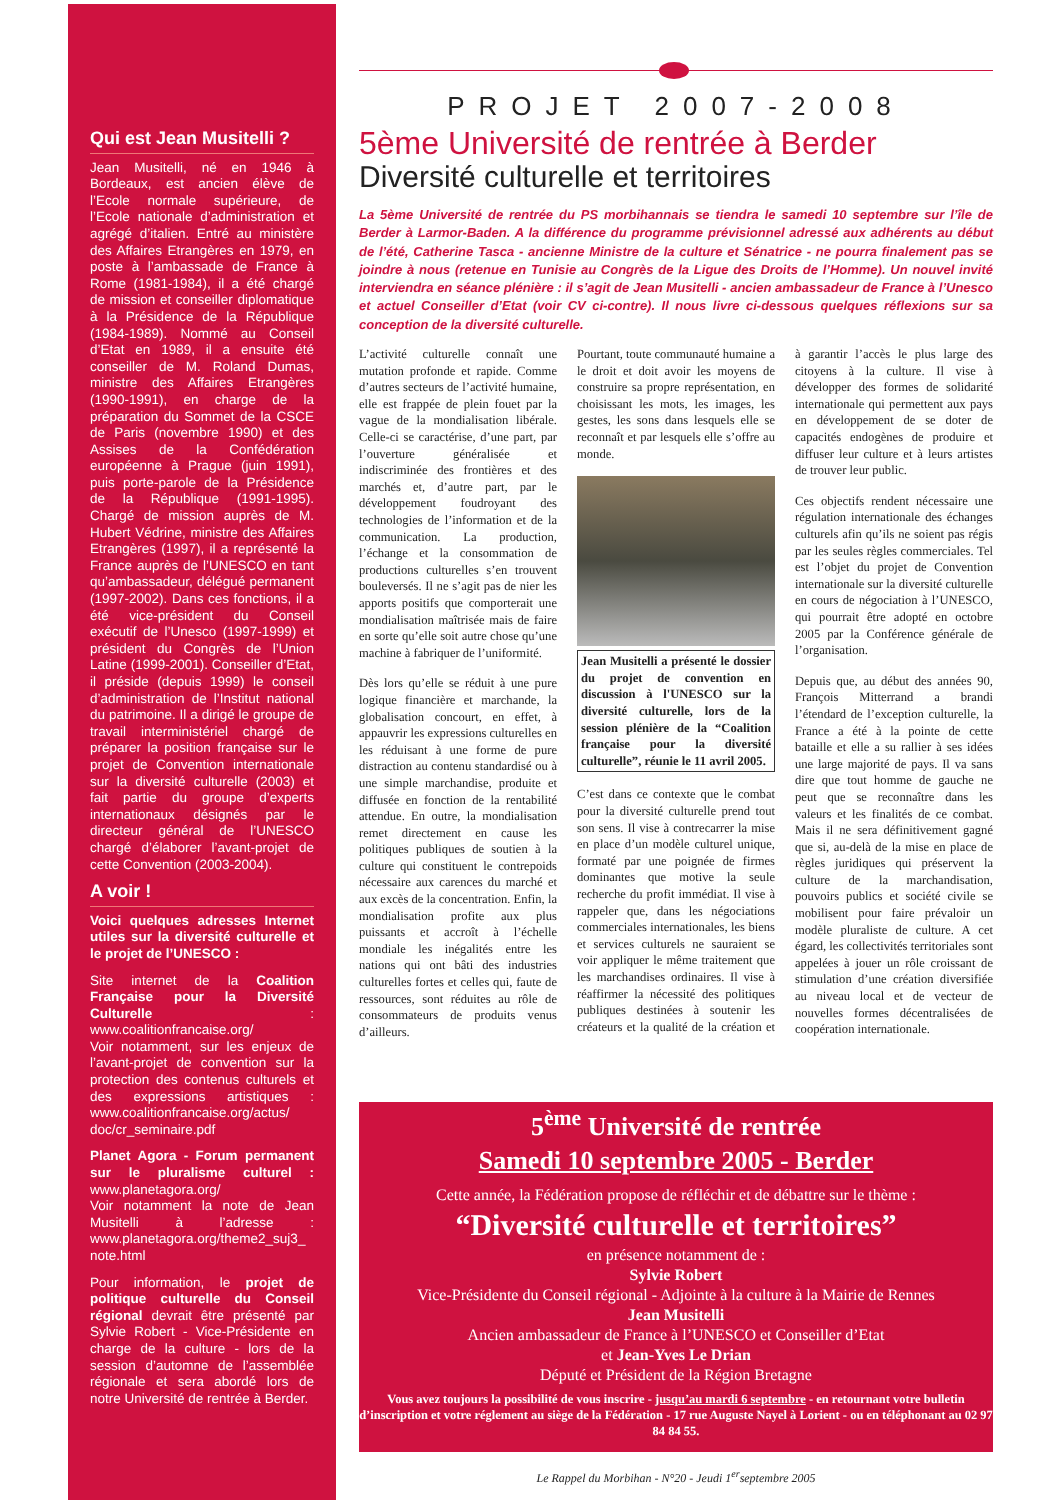Qui est Jean Musitelli ?
Jean Musitelli, né en 1946 à Bordeaux, est ancien élève de l’Ecole normale supérieure, de l’Ecole nationale d’administration et agrégé d’italien. Entré au ministère des Affaires Etrangères en 1979, en poste à l’ambassade de France à Rome (1981-1984), il a été chargé de mission et conseiller diplomatique à la Présidence de la République (1984-1989). Nommé au Conseil d’Etat en 1989, il a ensuite été conseiller de M. Roland Dumas, ministre des Affaires Etrangères (1990-1991), en charge de la préparation du Sommet de la CSCE de Paris (novembre 1990) et des Assises de la Confédération européenne à Prague (juin 1991), puis porte-parole de la Présidence de la République (1991-1995). Chargé de mission auprès de M. Hubert Védrine, ministre des Affaires Etrangères (1997), il a représenté la France auprès de l’UNESCO en tant qu’ambassadeur, délégué permanent (1997-2002). Dans ces fonctions, il a été vice-président du Conseil exécutif de l’Unesco (1997-1999) et président du Congrès de l’Union Latine (1999-2001). Conseiller d’Etat, il préside (depuis 1999) le conseil d’administration de l’Institut national du patrimoine. Il a dirigé le groupe de travail interministériel chargé de préparer la position française sur le projet de Convention internationale sur la diversité culturelle (2003) et fait partie du groupe d’experts internationaux désignés par le directeur général de l’UNESCO chargé d’élaborer l’avant-projet de cette Convention (2003-2004).
A voir !
Voici quelques adresses Internet utiles sur la diversité culturelle et le projet de l’UNESCO :
Site internet de la Coalition Française pour la Diversité Culturelle : www.coalitionfrancaise.org/
Voir notamment, sur les enjeux de l’avant-projet de convention sur la protection des contenus culturels et des expressions artistiques : www.coalitionfrancaise.org/actus/ doc/cr_seminaire.pdf
Planet Agora - Forum permanent sur le pluralisme culturel : www.planetagora.org/
Voir notamment la note de Jean Musitelli à l’adresse : www.planetagora.org/theme2_suj3_ note.html
Pour information, le projet de politique culturelle du Conseil régional devrait être présenté par Sylvie Robert - Vice-Présidente en charge de la culture - lors de la session d’automne de l’assemblée régionale et sera abordé lors de notre Université de rentrée à Berder.
PROJET 2007-2008
5ème Université de rentrée à Berder
Diversité culturelle et territoires
La 5ème Université de rentrée du PS morbihannais se tiendra le samedi 10 septembre sur l’île de Berder à Larmor-Baden. A la différence du programme prévisionnel adressé aux adhérents au début de l’été, Catherine Tasca - ancienne Ministre de la culture et Sénatrice - ne pourra finalement pas se joindre à nous (retenue en Tunisie au Congrès de la Ligue des Droits de l’Homme). Un nouvel invité interviendra en séance plénière : il s’agit de Jean Musitelli - ancien ambassadeur de France à l’Unesco et actuel Conseiller d’Etat (voir CV ci-contre). Il nous livre ci-dessous quelques réflexions sur sa conception de la diversité culturelle.
L’activité culturelle connaît une mutation profonde et rapide. Comme d’autres secteurs de l’activité humaine, elle est frappée de plein fouet par la vague de la mondialisation libérale. Celle-ci se caractérise, d’une part, par l’ouverture généralisée et indiscriminée des frontières et des marchés et, d’autre part, par le développement foudroyant des technologies de l’information et de la communication. La production, l’échange et la consommation de productions culturelles s’en trouvent bouleversés. Il ne s’agit pas de nier les apports positifs que comporterait une mondialisation maîtrisée mais de faire en sorte qu’elle soit autre chose qu’une machine à fabriquer de l’uniformité.
Dès lors qu’elle se réduit à une pure logique financière et marchande, la globalisation concourt, en effet, à appauvrir les expressions culturelles en les réduisant à une forme de pure distraction au contenu standardisé ou à une simple marchandise, produite et diffusée en fonction de la rentabilité attendue. En outre, la mondialisation remet directement en cause les politiques publiques de soutien à la culture qui constituent le contrepoids nécessaire aux carences du marché et aux excès de la concentration. Enfin, la mondialisation profite aux plus puissants et accroît à l’échelle mondiale les inégalités entre les nations qui ont bâti des industries culturelles fortes et celles qui, faute de ressources, sont réduites au rôle de consommateurs de produits venus d’ailleurs.
Pourtant, toute communauté humaine a le droit et doit avoir les moyens de construire sa propre représentation, en choisissant les mots, les images, les gestes, les sons dans lesquels elle se reconnaît et par lesquels elle s’offre au monde.
Jean Musitelli a présenté le dossier du projet de convention en discussion à l'UNESCO sur la diversité culturelle, lors de la session plénière de la “Coalition française pour la diversité culturelle”, réunie le 11 avril 2005.
C’est dans ce contexte que le combat pour la diversité culturelle prend tout son sens. Il vise à contrecarrer la mise en place d’un modèle culturel unique, formaté par une poignée de firmes dominantes que motive la seule recherche du profit immédiat. Il vise à rappeler que, dans les négociations commerciales internationales, les biens et services culturels ne sauraient se voir appliquer le même traitement que les marchandises ordinaires. Il vise à réaffirmer la nécessité des politiques publiques destinées à soutenir les créateurs et la qualité de la création et à garantir l’accès le plus large des citoyens à la culture. Il vise à développer des formes de solidarité internationale qui permettent aux pays en développement de se doter de capacités endogènes de produire et diffuser leur culture et à leurs artistes de trouver leur public.
Ces objectifs rendent nécessaire une régulation internationale des échanges culturels afin qu’ils ne soient pas régis par les seules règles commerciales. Tel est l’objet du projet de Convention internationale sur la diversité culturelle en cours de négociation à l’UNESCO, qui pourrait être adopté en octobre 2005 par la Conférence générale de l’organisation.
Depuis que, au début des années 90, François Mitterrand a brandi l’étendard de l’exception culturelle, la France a été à la pointe de cette bataille et elle a su rallier à ses idées une large majorité de pays. Il va sans dire que tout homme de gauche ne peut que se reconnaître dans les valeurs et les finalités de ce combat. Mais il ne sera définitivement gagné que si, au-delà de la mise en place de règles juridiques qui préservent la culture de la marchandisation, pouvoirs publics et société civile se mobilisent pour faire prévaloir un modèle pluraliste de culture. A cet égard, les collectivités territoriales sont appelées à jouer un rôle croissant de stimulation d’une création diversifiée au niveau local et de vecteur de nouvelles formes décentralisées de coopération internationale.
5<sup>ème</sup> Université de rentrée
Samedi 10 septembre 2005 - Berder
Cette année, la Fédération propose de réfléchir et de débattre sur le thème :
“Diversité culturelle et territoires”
en présence notamment de :
Sylvie Robert
Vice-Présidente du Conseil régional - Adjointe à la culture à la Mairie de Rennes
Jean Musitelli
Ancien ambassadeur de France à l’UNESCO et Conseiller d’Etat
et Jean-Yves Le Drian
Député et Président de la Région Bretagne
Vous avez toujours la possibilité de vous inscrire - jusqu’au mardi 6 septembre - en retournant votre bulletin d’inscription et votre réglement au siège de la Fédération - 17 rue Auguste Nayel à Lorient - ou en téléphonant au 02 97 84 84 55.
Le Rappel du Morbihan - N°20 - Jeudi 1<sup>er</sup>septembre 2005